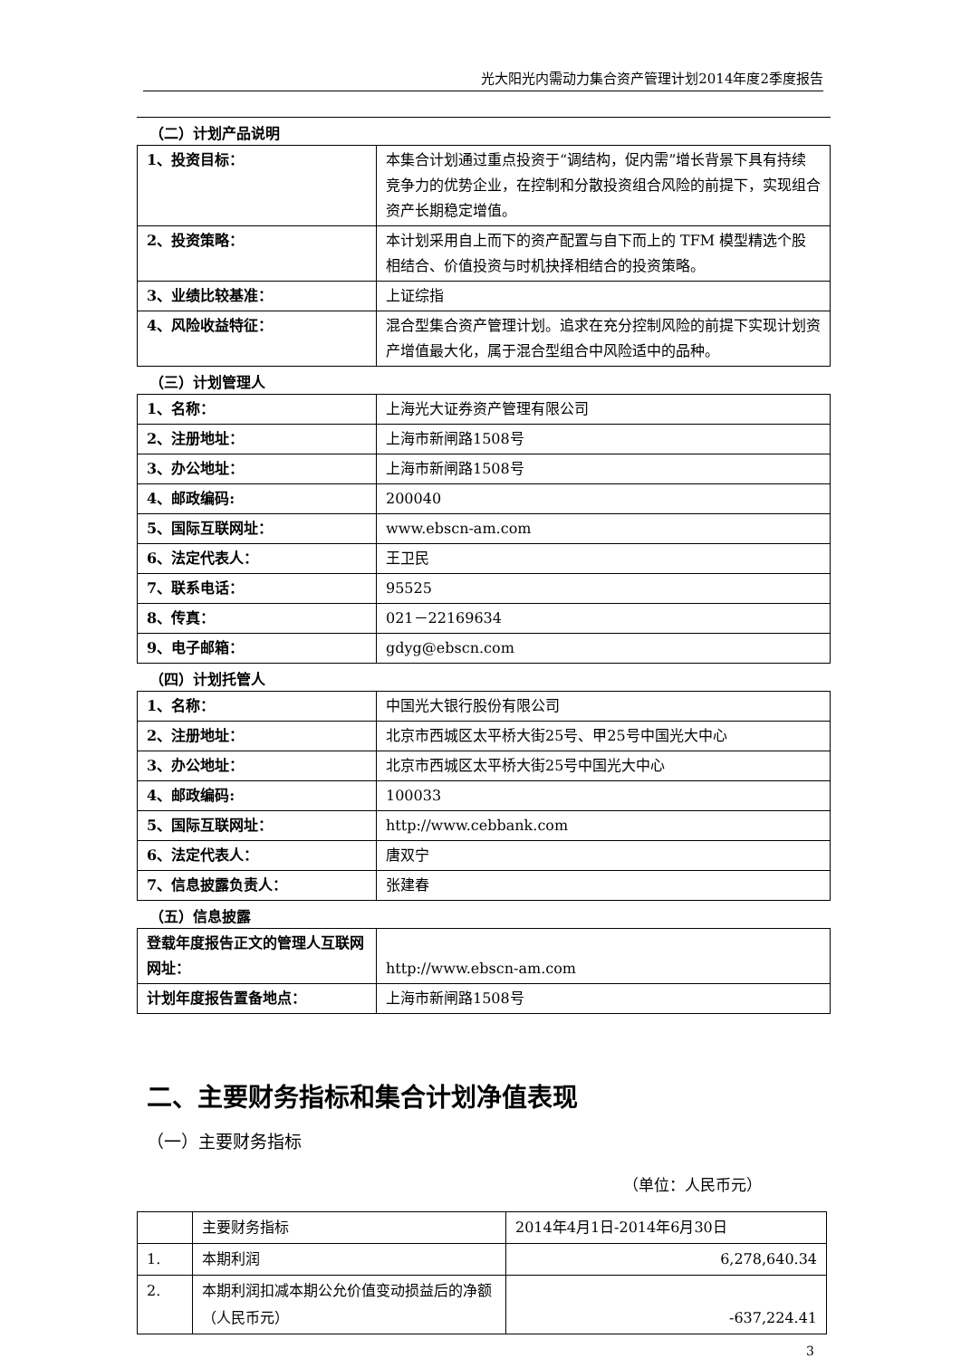光大阳光内需动力集合资产管理计划2014年度2季度报告
（二）计划产品说明
| 1、投资目标： | 本集合计划通过重点投资于“调结构，促内需”增长背景下具有持续竞争力的优势企业，在控制和分散投资组合风险的前提下，实现组合资产长期稳定增值。 |
| 2、投资策略： | 本计划采用自上而下的资产配置与自下而上的 TFM 模型精选个股相结合、价值投资与时机抉择相结合的投资策略。 |
| 3、业绩比较基准： | 上证综指 |
| 4、风险收益特征： | 混合型集合资产管理计划。追求在充分控制风险的前提下实现计划资产增值最大化，属于混合型组合中风险适中的品种。 |
（三）计划管理人
| 1、名称： | 上海光大证券资产管理有限公司 |
| 2、注册地址： | 上海市新闸路1508号 |
| 3、办公地址： | 上海市新闸路1508号 |
| 4、邮政编码: | 200040 |
| 5、国际互联网址： | www.ebscn-am.com |
| 6、法定代表人： | 王卫民 |
| 7、联系电话： | 95525 |
| 8、传真： | 021－22169634 |
| 9、电子邮箱： | gdyg@ebscn.com |
（四）计划托管人
| 1、名称： | 中国光大银行股份有限公司 |
| 2、注册地址： | 北京市西城区太平桥大街25号、甲25号中国光大中心 |
| 3、办公地址： | 北京市西城区太平桥大街25号中国光大中心 |
| 4、邮政编码: | 100033 |
| 5、国际互联网址： | http://www.cebbank.com |
| 6、法定代表人： | 唐双宁 |
| 7、信息披露负责人： | 张建春 |
（五）信息披露
| 登载年度报告正文的管理人互联网网址： | http://www.ebscn-am.com |
| 计划年度报告置备地点： | 上海市新闸路1508号 |
二、主要财务指标和集合计划净值表现
（一）主要财务指标
（单位：人民币元）
| | 主要财务指标 | 2014年4月1日-2014年6月30日 |
| 1. | 本期利润 | 6,278,640.34 |
| 2. | 本期利润扣减本期公允价值变动损益后的净额（人民币元） | -637,224.41 |
3